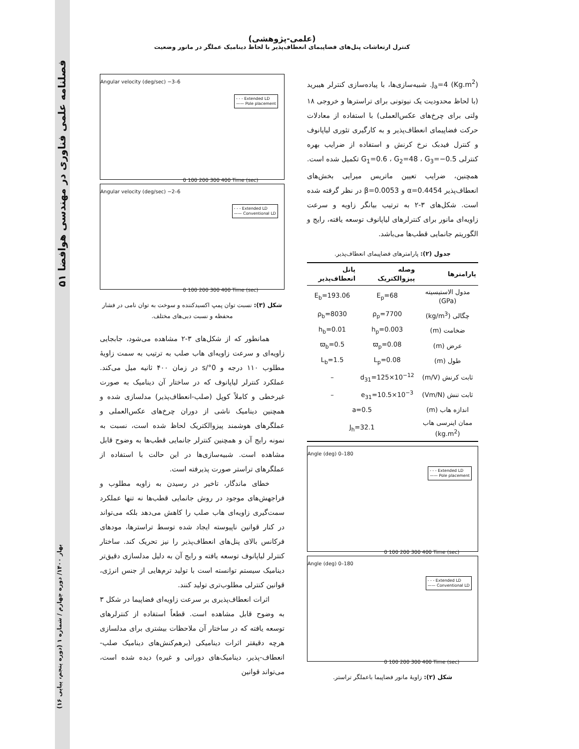۵۱ فصلنامه علمی فناوری در مهندسی هوافضا
(علمی-پژوهشی)
کنترل ارتعاشات پنل‌های فضاپیمای انعطاف‌پذیر با لحاظ دینامیک عملگر در مانور وضعیت
J<sub>a</sub>=4 (Kg.m<sup>2</sup>). شبیه‌سازی‌ها، با پیاده‌سازی کنترلر هیبرید (با لحاظ محدودیت یک نیوتونی برای تراسترها و خروجی ۱۸ ولتی برای چرخ‌های عکس‌العملی) با استفاده از معادلات حرکت فضاپیمای انعطاف‌پذیر و به کارگیری تئوری لیاپانوف و کنترل فیدبک نرخ کرنش و استفاده از ضرایب بهره کنترلی G<sub>1</sub>=0.6 ، G<sub>2</sub>=48 ، G<sub>3</sub>=−0.5 تکمیل شده است. همچنین، ضرایب تعیین ماتریس میرایی بخش‌های انعطاف‌پذیر α=0.4454 و β=0.0053 در نظر گرفته شده است. شکل‌های ۳-۲ به ترتیب بیانگر زاویه و سرعت زاویه‌ای مانور برای کنترلرهای لیاپانوف توسعه یافته، رایج و الگوریتم جانمایی قطب‌ها می‌باشد.
جدول (۲): پارامترهای فضاپیمای انعطاف‌پذیر.
| پارامترها | وصله پیزوالکتریک | پانل انعطاف‌پذیر |
| --- | --- | --- |
| مدول الاستیسیته (GPa) | E<sub>p</sub>=68 | E<sub>b</sub>=193.06 |
| چگالی (kg/m<sup>3</sup>) | ρ<sub>p</sub>=7700 | ρ<sub>b</sub>=8030 |
| ضخامت (m) | h<sub>p</sub>=0.003 | h<sub>b</sub>=0.01 |
| عرض (m) | ϖ<sub>p</sub>=0.08 | ϖ<sub>b</sub>=0.5 |
| طول (m) | L<sub>p</sub>=0.08 | L<sub>b</sub>=1.5 |
| ثابت کرنش (m/V) | d<sub>31</sub>=125×10<sup>−12</sup> | – |
| ثابت تنش (Vm/N) | e<sub>31</sub>=10.5×10<sup>−3</sup> | – |
| اندازه هاب (m) | a=0.5 | |
| ممان اینرسی هاب (kg.m<sup>2</sup>) | J<sub>h</sub>=32.1 | |
Angle (deg) 0–180
- - - Extended LD
—— Pole placement
0 100 200 300 400 Time (sec)
Angle (deg) 0–180
- - - Extended LD
—— Conventional LD
0 100 200 300 400 Time (sec)
شکل (۲): زاویهٔ مانور فضاپیما باعملگر تراستر.
Angular velocity (deg/sec) −3–6
- - - Extended LD
—— Pole placement
0 100 200 300 400 Time (sec)
Angular velocity (deg/sec) −2–6
- - - Extended LD
—— Conventional LD
0 100 200 300 400 Time (sec)
شکل (۳): نسبت توان پمپ اکسیدکننده و سوخت به توان نامی در فشار محفظه و نسبت دبی‌های مختلف.
همانطور که از شکل‌های ۳-۲ مشاهده می‌شود، جابجایی زاویه‌ای و سرعت زاویه‌ای هاب صلب به ترتیب به سمت زاویهٔ مطلوب ۱۱۰ درجه و 0°/s در زمان ۴۰۰ ثانیه میل می‌کند. عملکرد کنترلر لیاپانوف که در ساختار آن دینامیک به صورت غیرخطی و کاملاً کوپل (صلب-انعطاف‌پذیر) مدلسازی شده و همچنین دینامیک ناشی از دوران چرخ‌های عکس‌العملی و عملگرهای هوشمند پیزوالکتریک لحاظ شده است، نسبت به نمونه رایج آن و همچنین کنترلر جانمایی قطب‌ها به وضوح قابل مشاهده است. شبیه‌سازی‌ها در این حالت با استفاده از عملگرهای تراستر صورت پذیرفته است.
خطای ماندگار، تاخیر در رسیدن به زاویه مطلوب و فراجهش‌های موجود در روش جانمایی قطب‌ها نه تنها عملکرد سمت‌گیری زاویه‌ای هاب صلب را کاهش می‌دهد بلکه می‌تواند در کنار قوانین ناپیوسته ایجاد شده توسط تراسترها، مودهای فرکانس بالای پنل‌های انعطاف‌پذیر را نیز تحریک کند. ساختار کنترلر لیاپانوف توسعه یافته و رایج آن به دلیل مدلسازی دقیق‌تر دینامیک سیستم توانسته است با تولید ترم‌هایی از جنس انرژی، قوانین کنترلی مطلوب‌تری تولید کنند.
اثرات انعطاف‌پذیری بر سرعت زاویه‌ای فضاپیما در شکل ۳ به وضوح قابل مشاهده است. قطعاً استفاده از کنترلرهای توسعه یافته که در ساختار آن ملاحظات بیشتری برای مدلسازی هرچه دقیقتر اثرات دینامیکی (برهم‌کنش‌های دینامیک صلب-انعطاف-پذیر، دینامیک‌های دورانی و غیره) دیده شده است، می‌تواند قوانین
بهار ۱۴۰۰/ دوره چهارم / شماره ۱ (دوره پنجم، پیاپی ۱۶)